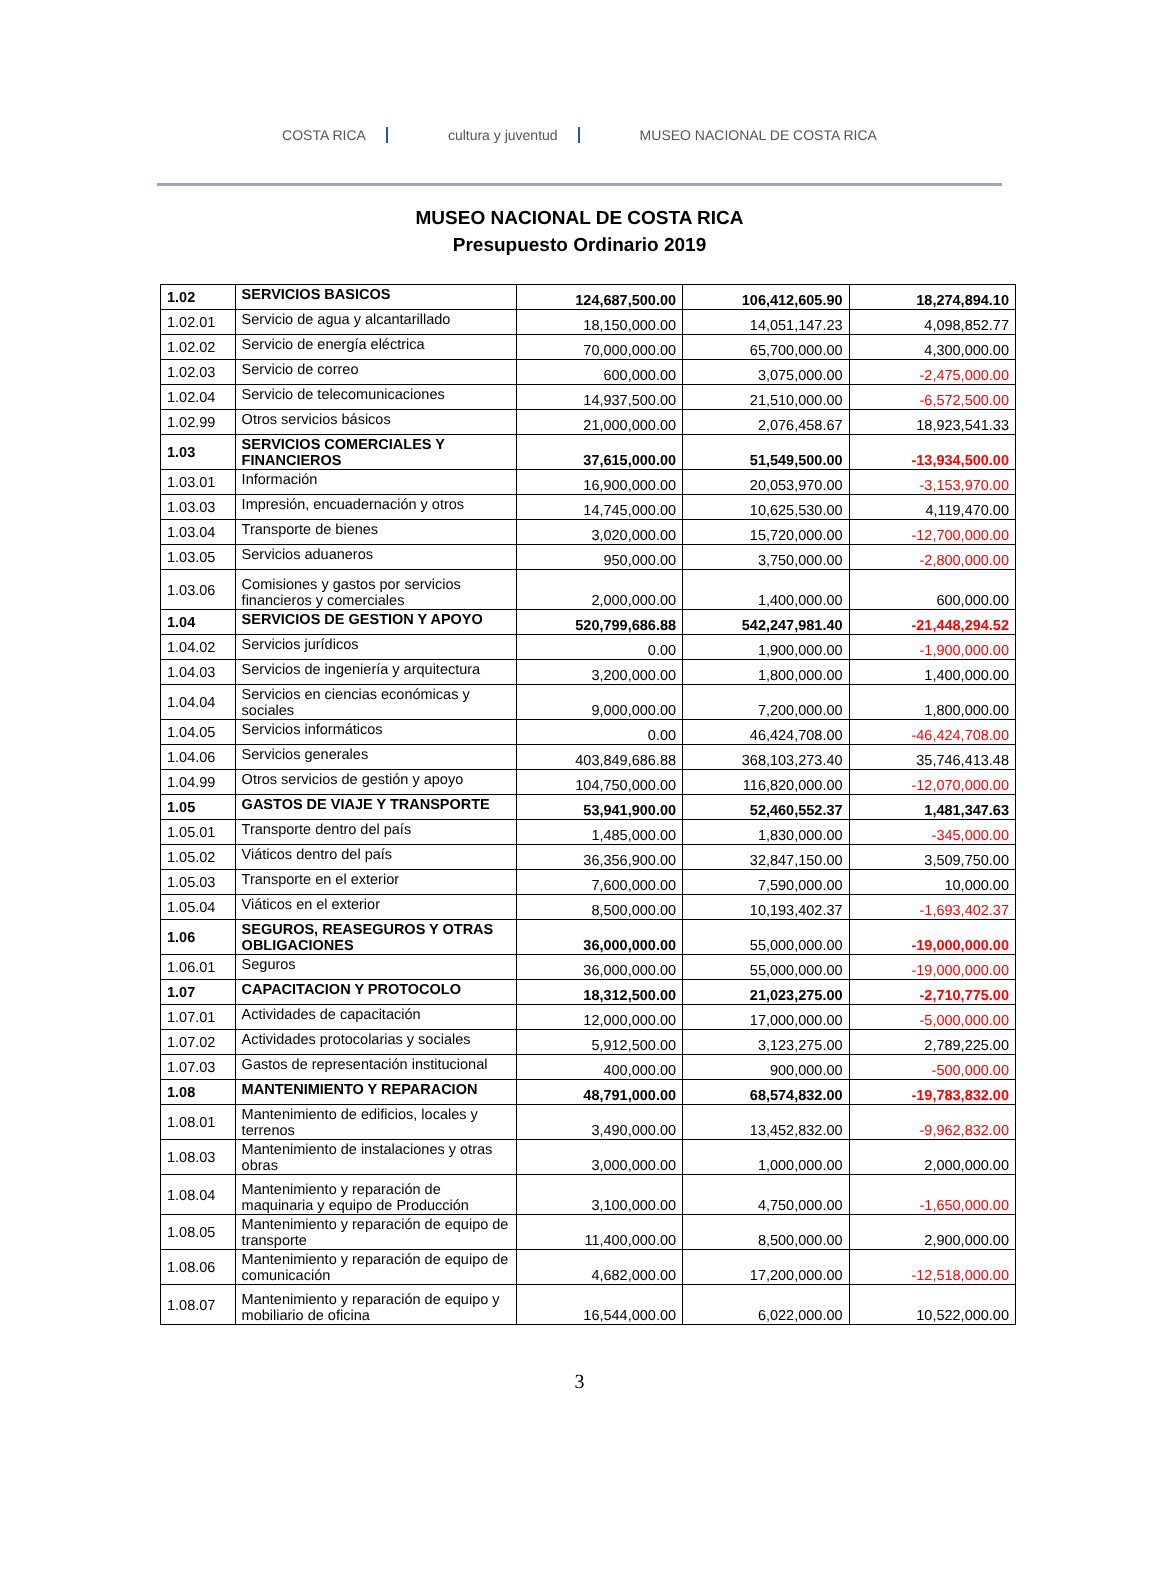COSTA RICA cultura y juventud MUSEO NACIONAL DE COSTA RICA
MUSEO NACIONAL DE COSTA RICA
Presupuesto Ordinario 2019
| 1.02 | SERVICIOS BASICOS | 124,687,500.00 | 106,412,605.90 | 18,274,894.10 |
| 1.02.01 | Servicio de agua y alcantarillado | 18,150,000.00 | 14,051,147.23 | 4,098,852.77 |
| 1.02.02 | Servicio de energía eléctrica | 70,000,000.00 | 65,700,000.00 | 4,300,000.00 |
| 1.02.03 | Servicio de correo | 600,000.00 | 3,075,000.00 | -2,475,000.00 |
| 1.02.04 | Servicio de telecomunicaciones | 14,937,500.00 | 21,510,000.00 | -6,572,500.00 |
| 1.02.99 | Otros servicios básicos | 21,000,000.00 | 2,076,458.67 | 18,923,541.33 |
| 1.03 | SERVICIOS COMERCIALES Y FINANCIEROS | 37,615,000.00 | 51,549,500.00 | -13,934,500.00 |
| 1.03.01 | Información | 16,900,000.00 | 20,053,970.00 | -3,153,970.00 |
| 1.03.03 | Impresión, encuadernación y otros | 14,745,000.00 | 10,625,530.00 | 4,119,470.00 |
| 1.03.04 | Transporte de bienes | 3,020,000.00 | 15,720,000.00 | -12,700,000.00 |
| 1.03.05 | Servicios aduaneros | 950,000.00 | 3,750,000.00 | -2,800,000.00 |
| 1.03.06 | Comisiones y gastos por servicios financieros y comerciales | 2,000,000.00 | 1,400,000.00 | 600,000.00 |
| 1.04 | SERVICIOS DE GESTION Y APOYO | 520,799,686.88 | 542,247,981.40 | -21,448,294.52 |
| 1.04.02 | Servicios jurídicos | 0.00 | 1,900,000.00 | -1,900,000.00 |
| 1.04.03 | Servicios de ingeniería y arquitectura | 3,200,000.00 | 1,800,000.00 | 1,400,000.00 |
| 1.04.04 | Servicios en ciencias económicas y sociales | 9,000,000.00 | 7,200,000.00 | 1,800,000.00 |
| 1.04.05 | Servicios informáticos | 0.00 | 46,424,708.00 | -46,424,708.00 |
| 1.04.06 | Servicios generales | 403,849,686.88 | 368,103,273.40 | 35,746,413.48 |
| 1.04.99 | Otros servicios de gestión y apoyo | 104,750,000.00 | 116,820,000.00 | -12,070,000.00 |
| 1.05 | GASTOS DE VIAJE Y TRANSPORTE | 53,941,900.00 | 52,460,552.37 | 1,481,347.63 |
| 1.05.01 | Transporte dentro del país | 1,485,000.00 | 1,830,000.00 | -345,000.00 |
| 1.05.02 | Viáticos dentro del país | 36,356,900.00 | 32,847,150.00 | 3,509,750.00 |
| 1.05.03 | Transporte en el exterior | 7,600,000.00 | 7,590,000.00 | 10,000.00 |
| 1.05.04 | Viáticos en el exterior | 8,500,000.00 | 10,193,402.37 | -1,693,402.37 |
| 1.06 | SEGUROS, REASEGUROS Y OTRAS OBLIGACIONES | 36,000,000.00 | 55,000,000.00 | -19,000,000.00 |
| 1.06.01 | Seguros | 36,000,000.00 | 55,000,000.00 | -19,000,000.00 |
| 1.07 | CAPACITACION Y PROTOCOLO | 18,312,500.00 | 21,023,275.00 | -2,710,775.00 |
| 1.07.01 | Actividades de capacitación | 12,000,000.00 | 17,000,000.00 | -5,000,000.00 |
| 1.07.02 | Actividades protocolarias y sociales | 5,912,500.00 | 3,123,275.00 | 2,789,225.00 |
| 1.07.03 | Gastos de representación institucional | 400,000.00 | 900,000.00 | -500,000.00 |
| 1.08 | MANTENIMIENTO Y REPARACION | 48,791,000.00 | 68,574,832.00 | -19,783,832.00 |
| 1.08.01 | Mantenimiento de edificios, locales y terrenos | 3,490,000.00 | 13,452,832.00 | -9,962,832.00 |
| 1.08.03 | Mantenimiento de instalaciones y otras obras | 3,000,000.00 | 1,000,000.00 | 2,000,000.00 |
| 1.08.04 | Mantenimiento y reparación de maquinaria y equipo de Producción | 3,100,000.00 | 4,750,000.00 | -1,650,000.00 |
| 1.08.05 | Mantenimiento y reparación de equipo de transporte | 11,400,000.00 | 8,500,000.00 | 2,900,000.00 |
| 1.08.06 | Mantenimiento y reparación de equipo de comunicación | 4,682,000.00 | 17,200,000.00 | -12,518,000.00 |
| 1.08.07 | Mantenimiento y reparación de equipo y mobiliario de oficina | 16,544,000.00 | 6,022,000.00 | 10,522,000.00 |
3